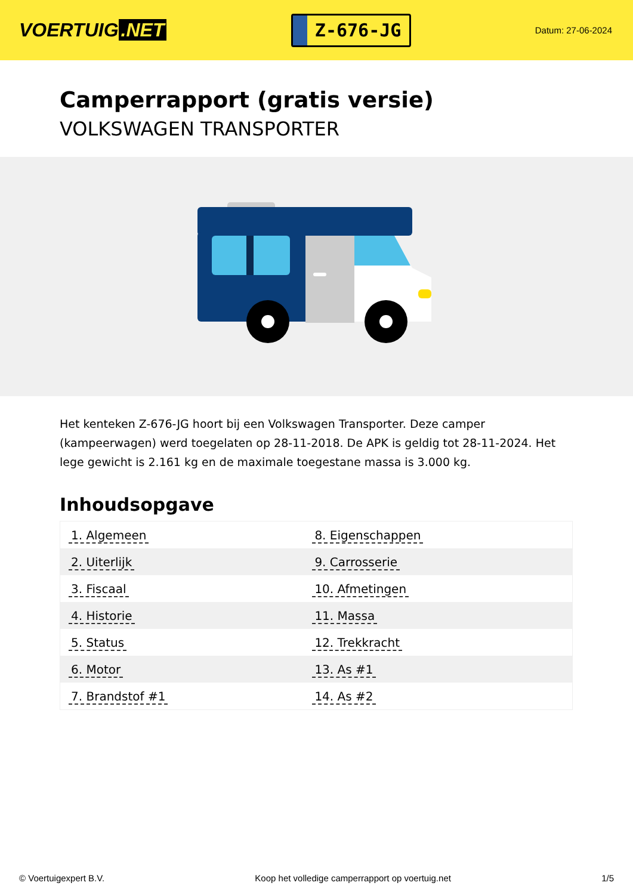VOERTUIG.NET
Z-676-JG
Datum: 27-06-2024
Camperrapport (gratis versie)
VOLKSWAGEN TRANSPORTER
Het kenteken Z-676-JG hoort bij een Volkswagen Transporter. Deze camper (kampeerwagen) werd toegelaten op 28-11-2018. De APK is geldig tot 28-11-2024. Het lege gewicht is 2.161 kg en de maximale toegestane massa is 3.000 kg.
Inhoudsopgave
| 1. Algemeen | 8. Eigenschappen |
| 2. Uiterlijk | 9. Carrosserie |
| 3. Fiscaal | 10. Afmetingen |
| 4. Historie | 11. Massa |
| 5. Status | 12. Trekkracht |
| 6. Motor | 13. As #1 |
| 7. Brandstof #1 | 14. As #2 |
© Voertuigexpert B.V. Koop het volledige camperrapport op voertuig.net 1/5